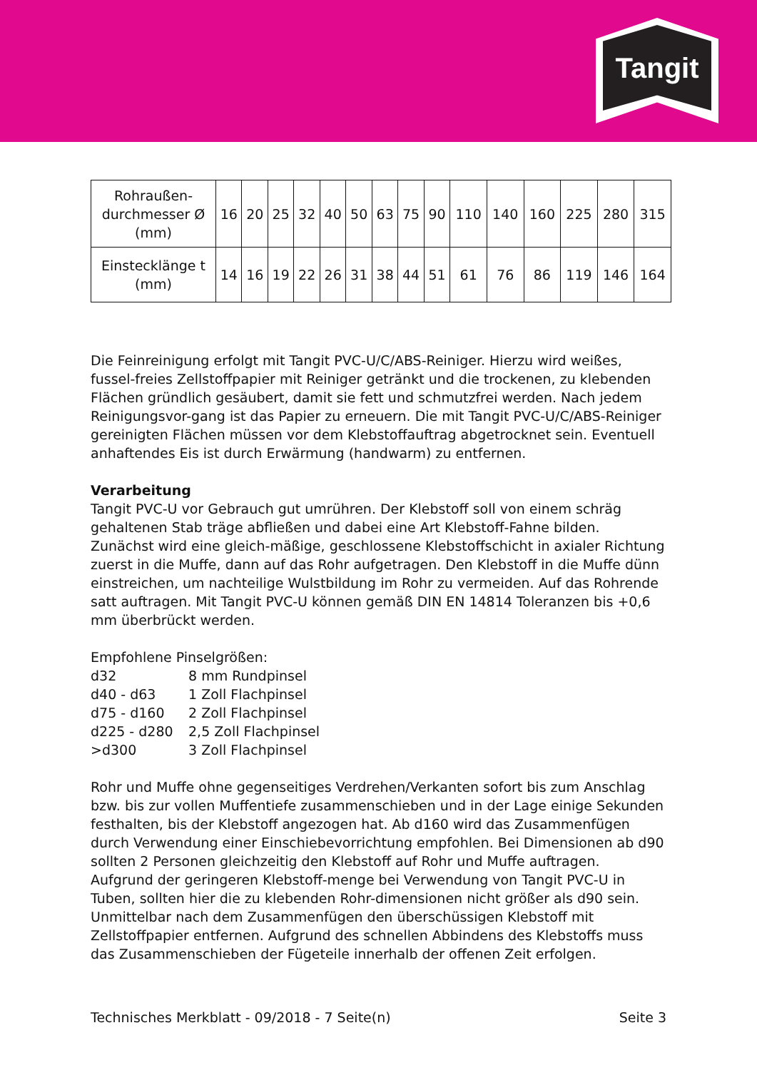Tangit
| Rohraußen- durchmesser Ø (mm) | 16 | 20 | 25 | 32 | 40 | 50 | 63 | 75 | 90 | 110 | 140 | 160 | 225 | 280 | 315 |
| Einstecklänge t (mm) | 14 | 16 | 19 | 22 | 26 | 31 | 38 | 44 | 51 | 61 | 76 | 86 | 119 | 146 | 164 |
Die Feinreinigung erfolgt mit Tangit PVC-U/C/ABS-Reiniger. Hierzu wird weißes, fussel-freies Zellstoffpapier mit Reiniger getränkt und die trockenen, zu klebenden Flächen gründlich gesäubert, damit sie fett und schmutzfrei werden. Nach jedem Reinigungsvor-gang ist das Papier zu erneuern. Die mit Tangit PVC-U/C/ABS-Reiniger gereinigten Flächen müssen vor dem Klebstoffauftrag abgetrocknet sein. Eventuell anhaftendes Eis ist durch Erwärmung (handwarm) zu entfernen.
Verarbeitung
Tangit PVC-U vor Gebrauch gut umrühren. Der Klebstoff soll von einem schräg gehaltenen Stab träge abfließen und dabei eine Art Klebstoff-Fahne bilden. Zunächst wird eine gleich-mäßige, geschlossene Klebstoffschicht in axialer Richtung zuerst in die Muffe, dann auf das Rohr aufgetragen. Den Klebstoff in die Muffe dünn einstreichen, um nachteilige Wulstbildung im Rohr zu vermeiden. Auf das Rohrende satt auftragen. Mit Tangit PVC-U können gemäß DIN EN 14814 Toleranzen bis +0,6 mm überbrückt werden.
Empfohlene Pinselgrößen:
d32 8 mm Rundpinsel
d40 - d63 1 Zoll Flachpinsel
d75 - d160 2 Zoll Flachpinsel
d225 - d280 2,5 Zoll Flachpinsel
>d300 3 Zoll Flachpinsel
Rohr und Muffe ohne gegenseitiges Verdrehen/Verkanten sofort bis zum Anschlag bzw. bis zur vollen Muffentiefe zusammenschieben und in der Lage einige Sekunden festhalten, bis der Klebstoff angezogen hat. Ab d160 wird das Zusammenfügen durch Verwendung einer Einschiebevorrichtung empfohlen. Bei Dimensionen ab d90 sollten 2 Personen gleichzeitig den Klebstoff auf Rohr und Muffe auftragen. Aufgrund der geringeren Klebstoff-menge bei Verwendung von Tangit PVC-U in Tuben, sollten hier die zu klebenden Rohr-dimensionen nicht größer als d90 sein. Unmittelbar nach dem Zusammenfügen den überschüssigen Klebstoff mit Zellstoffpapier entfernen. Aufgrund des schnellen Abbindens des Klebstoffs muss das Zusammenschieben der Fügeteile innerhalb der offenen Zeit erfolgen.
Technisches Merkblatt - 09/2018 - 7 Seite(n) Seite 3